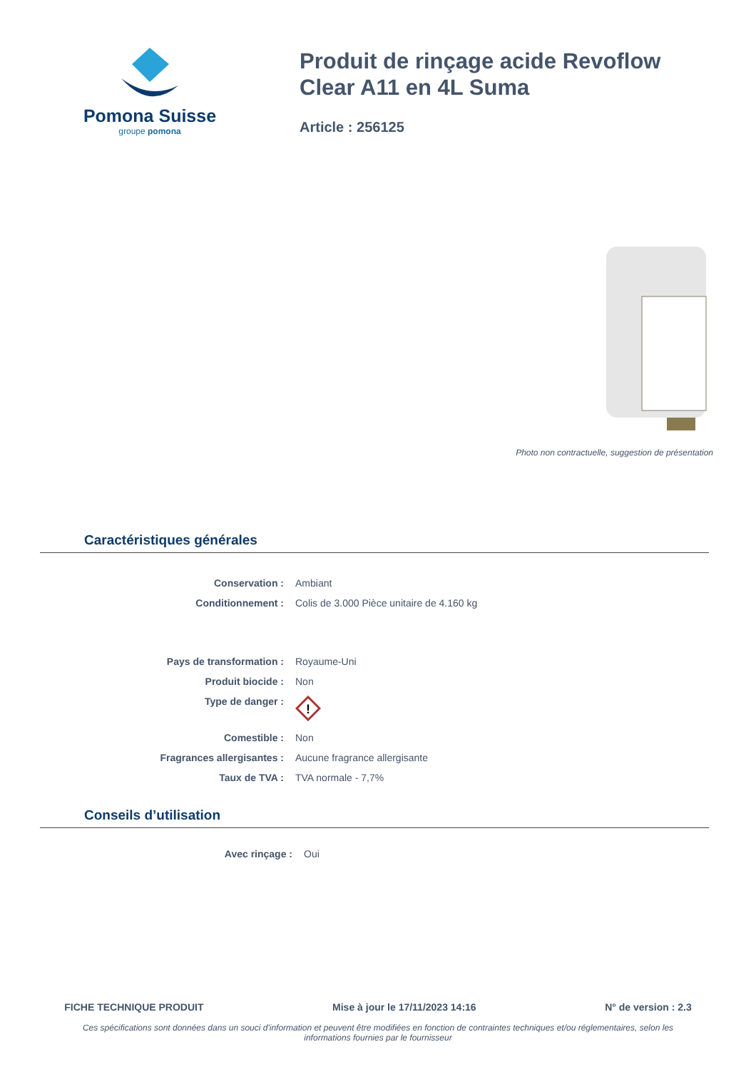Pomona Suisse
groupe pomona
Produit de rinçage acide Revoflow Clear A11 en 4L Suma
Article : 256125
Photo non contractuelle, suggestion de présentation
Caractéristiques générales
| Conservation : | Ambiant |
| Conditionnement : | Colis de 3.000 Pièce unitaire de 4.160 kg |
| Pays de transformation : | Royaume-Uni |
| Produit biocide : | Non |
| Type de danger : | ! |
| Comestible : | Non |
| Fragrances allergisantes : | Aucune fragrance allergisante |
| Taux de TVA : | TVA normale - 7,7% |
Conseils d’utilisation
| Avec rinçage : | Oui |
FICHE TECHNIQUE PRODUIT Mise à jour le 17/11/2023 14:16 N° de version : 2.3
Ces spécifications sont données dans un souci d'information et peuvent être modifiées en fonction de contraintes techniques et/ou réglementaires, selon les informations fournies par le fournisseur